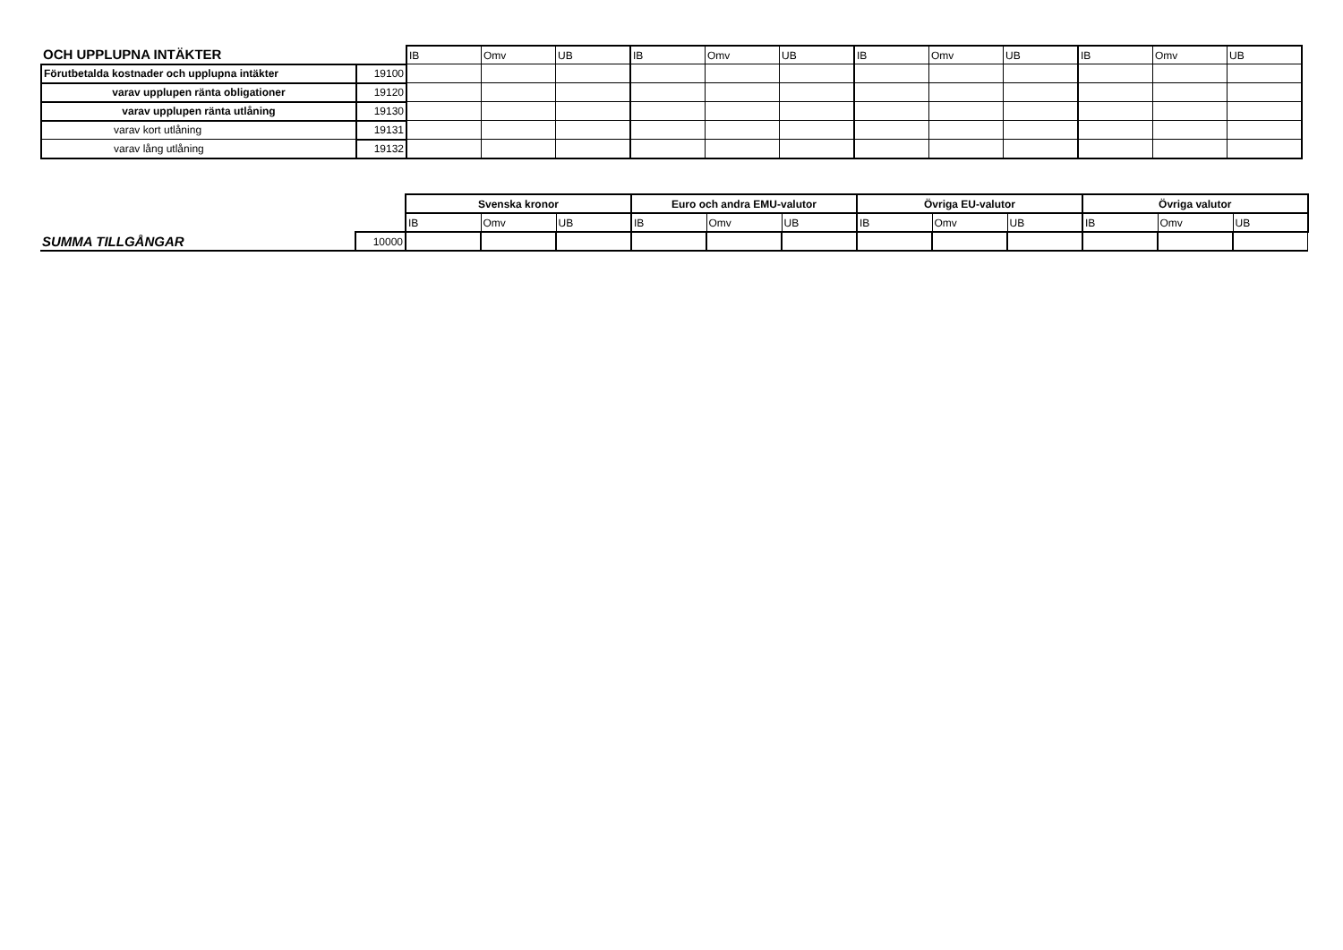| OCH UPPLUPNA INTÄKTER | | IB | Omv | UB | IB | Omv | UB | IB | Omv | UB | IB | Omv | UB |
| Förutbetalda kostnader och upplupna intäkter | 19100 | | | | | | | | | | | | |
| varav upplupen ränta obligationer | 19120 | | | | | | | | | | | | |
| varav upplupen ränta utlåning | 19130 | | | | | | | | | | | | |
| varav kort utlåning | 19131 | | | | | | | | | | | | |
| varav lång utlåning | 19132 | | | | | | | | | | | | |
| | | Svenska kronor | | | Euro och andra EMU-valutor | | | Övriga EU-valutor | | | Övriga valutor | | |
| | | IB | Omv | UB | IB | Omv | UB | IB | Omv | UB | IB | Omv | UB |
| SUMMA TILLGÅNGAR | 10000 | | | | | | | | | | | | |